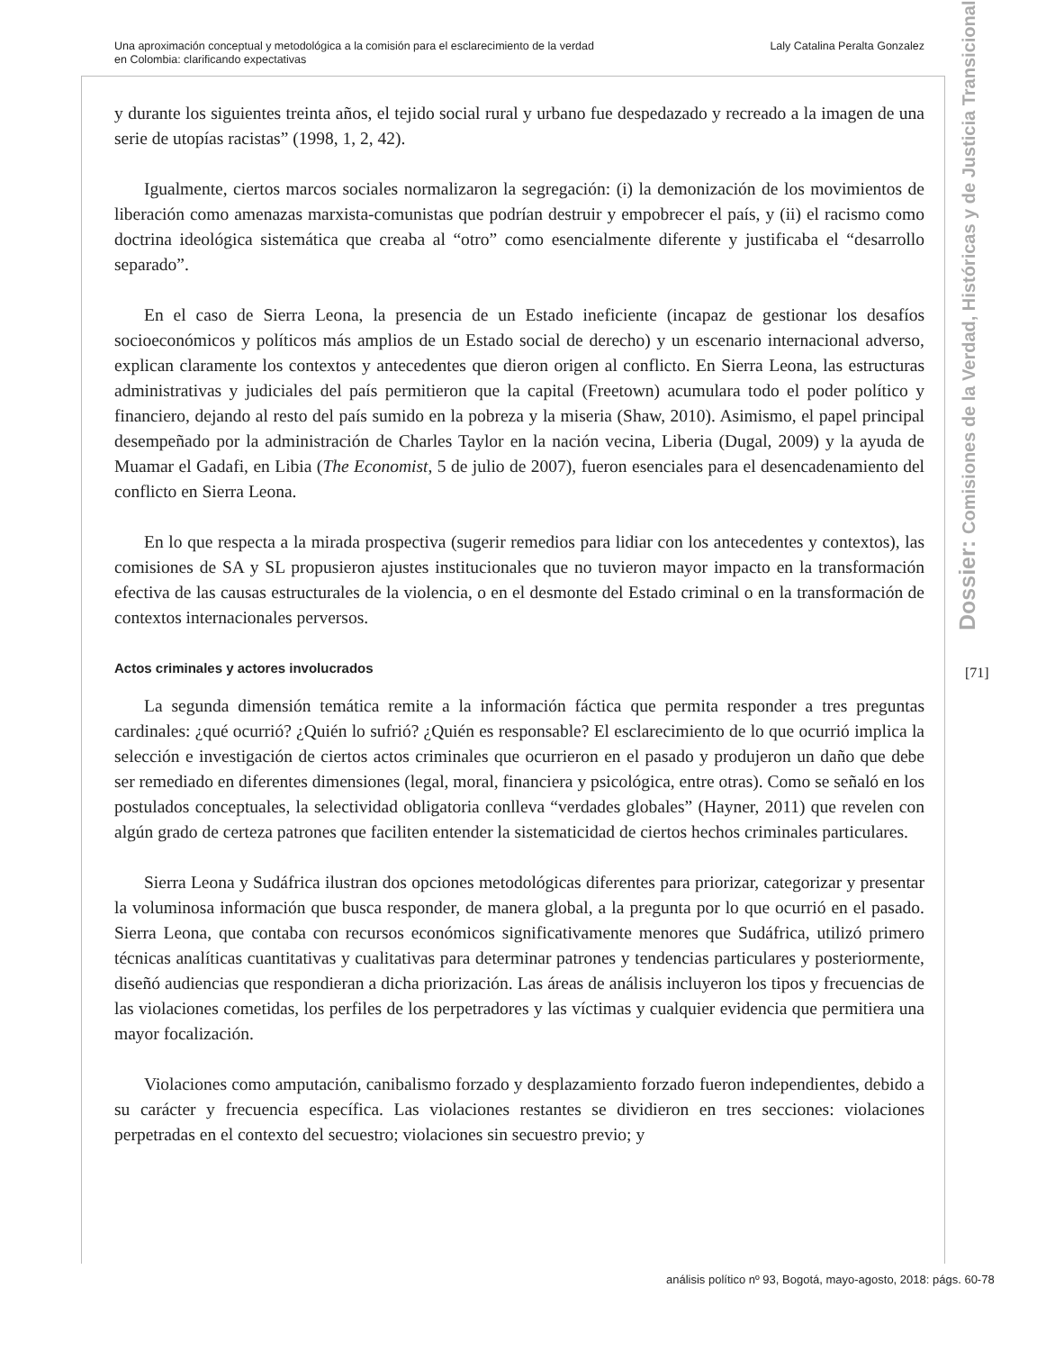Una aproximación conceptual y metodológica a la comisión para el esclarecimiento de la verdad
en Colombia: clarificando expectativas
Laly Catalina Peralta Gonzalez
y durante los siguientes treinta años, el tejido social rural y urbano fue despedazado y recreado a la imagen de una serie de utopías racistas” (1998, 1, 2, 42).
Igualmente, ciertos marcos sociales normalizaron la segregación: (i) la demonización de los movimientos de liberación como amenazas marxista-comunistas que podrían destruir y empobrecer el país, y (ii) el racismo como doctrina ideológica sistemática que creaba al “otro” como esencialmente diferente y justificaba el “desarrollo separado”.
En el caso de Sierra Leona, la presencia de un Estado ineficiente (incapaz de gestionar los desafíos socioeconómicos y políticos más amplios de un Estado social de derecho) y un escenario internacional adverso, explican claramente los contextos y antecedentes que dieron origen al conflicto. En Sierra Leona, las estructuras administrativas y judiciales del país permitieron que la capital (Freetown) acumulara todo el poder político y financiero, dejando al resto del país sumido en la pobreza y la miseria (Shaw, 2010). Asimismo, el papel principal desempeñado por la administración de Charles Taylor en la nación vecina, Liberia (Dugal, 2009) y la ayuda de Muamar el Gadafi, en Libia (The Economist, 5 de julio de 2007), fueron esenciales para el desencadenamiento del conflicto en Sierra Leona.
En lo que respecta a la mirada prospectiva (sugerir remedios para lidiar con los antecedentes y contextos), las comisiones de SA y SL propusieron ajustes institucionales que no tuvieron mayor impacto en la transformación efectiva de las causas estructurales de la violencia, o en el desmonte del Estado criminal o en la transformación de contextos internacionales perversos.
Actos criminales y actores involucrados
La segunda dimensión temática remite a la información fáctica que permita responder a tres preguntas cardinales: ¿qué ocurrió? ¿Quién lo sufrió? ¿Quién es responsable? El esclarecimiento de lo que ocurrió implica la selección e investigación de ciertos actos criminales que ocurrieron en el pasado y produjeron un daño que debe ser remediado en diferentes dimensiones (legal, moral, financiera y psicológica, entre otras). Como se señaló en los postulados conceptuales, la selectividad obligatoria conlleva “verdades globales” (Hayner, 2011) que revelen con algún grado de certeza patrones que faciliten entender la sistematicidad de ciertos hechos criminales particulares.
Sierra Leona y Sudáfrica ilustran dos opciones metodológicas diferentes para priorizar, categorizar y presentar la voluminosa información que busca responder, de manera global, a la pregunta por lo que ocurrió en el pasado. Sierra Leona, que contaba con recursos económicos significativamente menores que Sudáfrica, utilizó primero técnicas analíticas cuantitativas y cualitativas para determinar patrones y tendencias particulares y posteriormente, diseñó audiencias que respondieran a dicha priorización. Las áreas de análisis incluyeron los tipos y frecuencias de las violaciones cometidas, los perfiles de los perpetradores y las víctimas y cualquier evidencia que permitiera una mayor focalización.
Violaciones como amputación, canibalismo forzado y desplazamiento forzado fueron independientes, debido a su carácter y frecuencia específica. Las violaciones restantes se dividieron en tres secciones: violaciones perpetradas en el contexto del secuestro; violaciones sin secuestro previo; y
Dossier: Comisiones de la Verdad, Históricas y de Justicia Transicional
[71]
análisis político nº 93, Bogotá, mayo-agosto, 2018: págs. 60-78